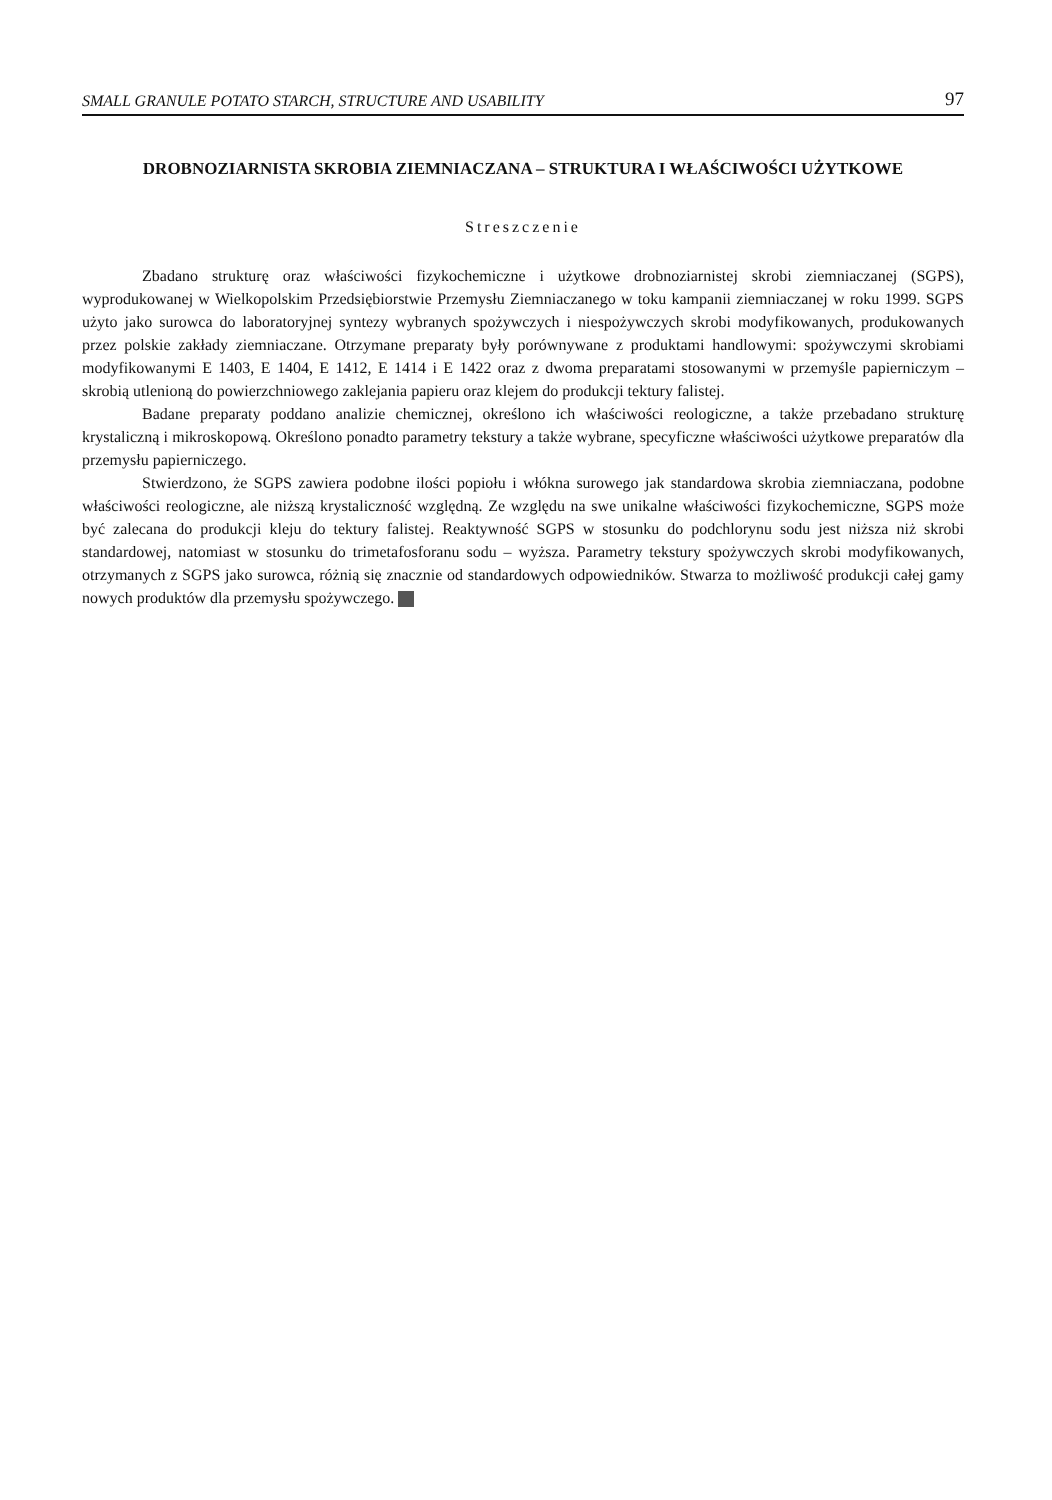SMALL GRANULE POTATO STARCH, STRUCTURE AND USABILITY 97
DROBNOZIARNISTA SKROBIA ZIEMNIACZANA – STRUKTURA I WŁAŚCIWOŚCI UŻYTKOWE
Streszczenie
Zbadano strukturę oraz właściwości fizykochemiczne i użytkowe drobnoziarnistej skrobi ziemniaczanej (SGPS), wyprodukowanej w Wielkopolskim Przedsiębiorstwie Przemysłu Ziemniaczanego w toku kampanii ziemniaczanej w roku 1999. SGPS użyto jako surowca do laboratoryjnej syntezy wybranych spożywczych i niespożywczych skrobi modyfikowanych, produkowanych przez polskie zakłady ziemniaczane. Otrzymane preparaty były porównywane z produktami handlowymi: spożywczymi skrobiami modyfikowanymi E 1403, E 1404, E 1412, E 1414 i E 1422 oraz z dwoma preparatami stosowanymi w przemyśle papierniczym – skrobią utlenioną do powierzchniowego zaklejania papieru oraz klejem do produkcji tektury falistej.
Badane preparaty poddano analizie chemicznej, określono ich właściwości reologiczne, a także przebadano strukturę krystaliczną i mikroskopową. Określono ponadto parametry tekstury a także wybrane, specyficzne właściwości użytkowe preparatów dla przemysłu papierniczego.
Stwierdzono, że SGPS zawiera podobne ilości popiołu i włókna surowego jak standardowa skrobia ziemniaczana, podobne właściwości reologiczne, ale niższą krystaliczność względną. Ze względu na swe unikalne właściwości fizykochemiczne, SGPS może być zalecana do produkcji kleju do tektury falistej. Reaktywność SGPS w stosunku do podchlorynu sodu jest niższa niż skrobi standardowej, natomiast w stosunku do trimetafosforanu sodu – wyższa. Parametry tekstury spożywczych skrobi modyfikowanych, otrzymanych z SGPS jako surowca, różnią się znacznie od standardowych odpowiedników. Stwarza to możliwość produkcji całej gamy nowych produktów dla przemysłu spożywczego.